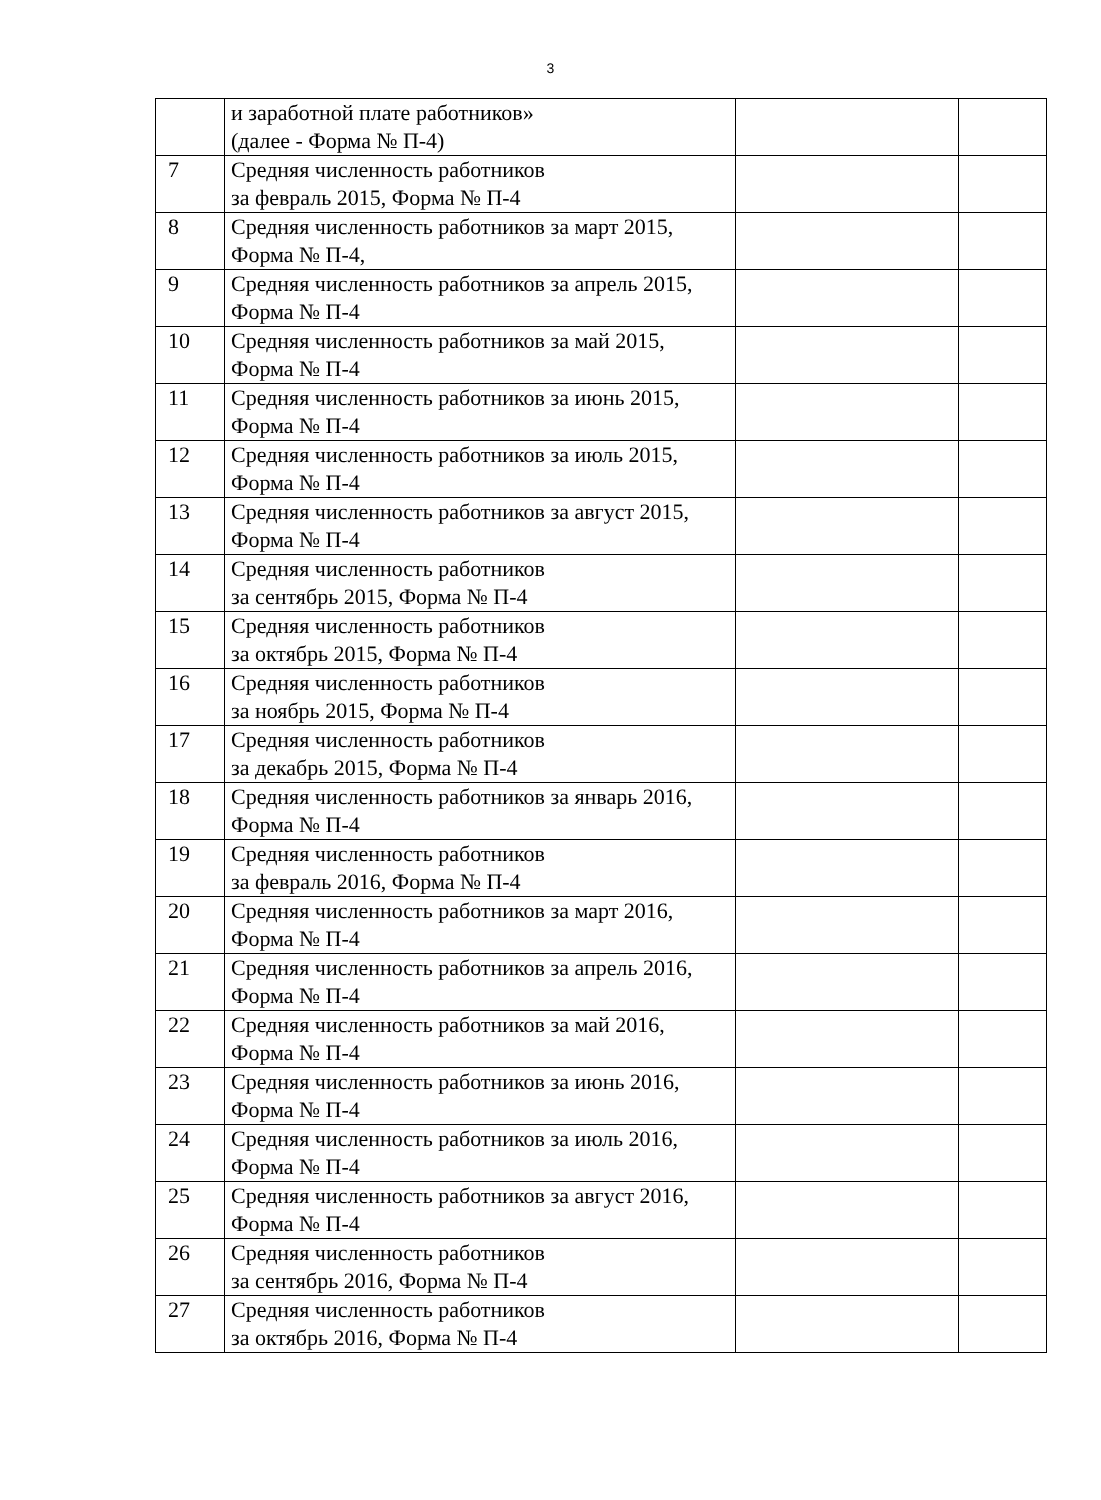3
| | и заработной плате работников» (далее - Форма № П-4) | | |
| 7 | Средняя численность работников за февраль 2015, Форма № П-4 | | |
| 8 | Средняя численность работников за март 2015, Форма № П-4, | | |
| 9 | Средняя численность работников за апрель 2015, Форма № П-4 | | |
| 10 | Средняя численность работников за май 2015, Форма № П-4 | | |
| 11 | Средняя численность работников за июнь 2015, Форма № П-4 | | |
| 12 | Средняя численность работников за июль 2015, Форма № П-4 | | |
| 13 | Средняя численность работников за август 2015, Форма № П-4 | | |
| 14 | Средняя численность работников за сентябрь 2015, Форма № П-4 | | |
| 15 | Средняя численность работников за октябрь 2015, Форма № П-4 | | |
| 16 | Средняя численность работников за ноябрь 2015, Форма № П-4 | | |
| 17 | Средняя численность работников за декабрь 2015, Форма № П-4 | | |
| 18 | Средняя численность работников за январь 2016, Форма № П-4 | | |
| 19 | Средняя численность работников за февраль 2016, Форма № П-4 | | |
| 20 | Средняя численность работников за март 2016, Форма № П-4 | | |
| 21 | Средняя численность работников за апрель 2016, Форма № П-4 | | |
| 22 | Средняя численность работников за май 2016, Форма № П-4 | | |
| 23 | Средняя численность работников за июнь 2016, Форма № П-4 | | |
| 24 | Средняя численность работников за июль 2016, Форма № П-4 | | |
| 25 | Средняя численность работников за август 2016, Форма № П-4 | | |
| 26 | Средняя численность работников за сентябрь 2016, Форма № П-4 | | |
| 27 | Средняя численность работников за октябрь 2016, Форма № П-4 | | |